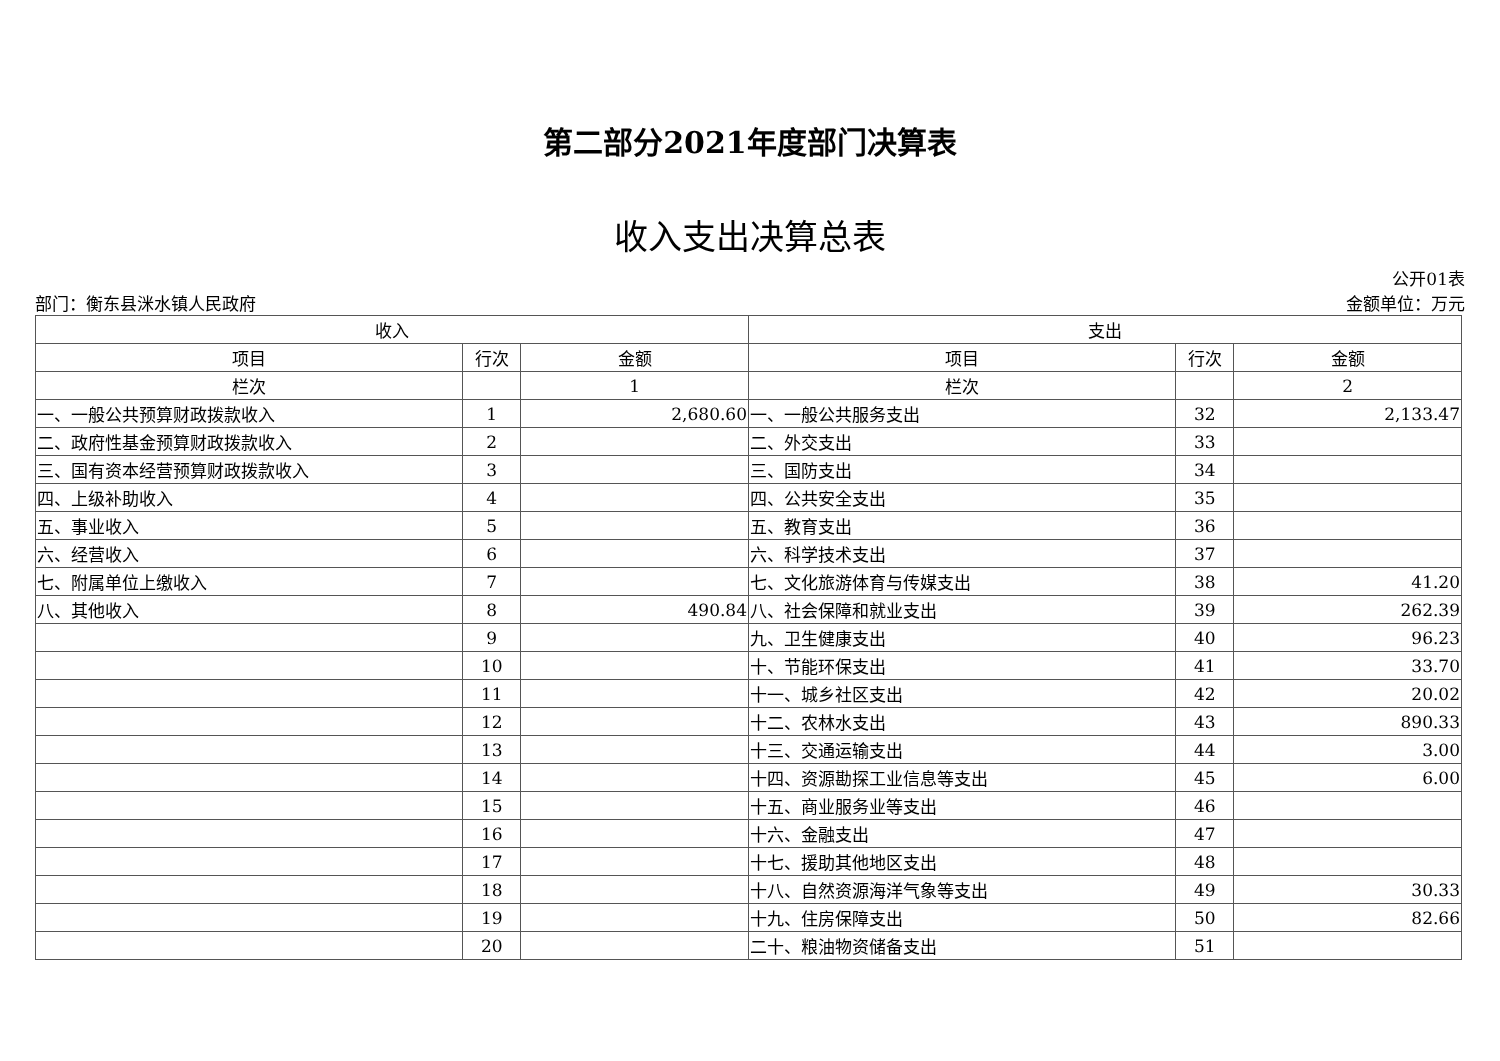第二部分2021年度部门决算表
收入支出决算总表
部门：衡东县洣水镇人民政府 公开01表
金额单位：万元
| 收入 | | | 支出 | | |
| --- | --- | --- | --- | --- | --- |
| 项目 | 行次 | 金额 | 项目 | 行次 | 金额 |
| 栏次 | | 1 | 栏次 | | 2 |
| 一、一般公共预算财政拨款收入 | 1 | 2,680.60 | 一、一般公共服务支出 | 32 | 2,133.47 |
| 二、政府性基金预算财政拨款收入 | 2 | | 二、外交支出 | 33 | |
| 三、国有资本经营预算财政拨款收入 | 3 | | 三、国防支出 | 34 | |
| 四、上级补助收入 | 4 | | 四、公共安全支出 | 35 | |
| 五、事业收入 | 5 | | 五、教育支出 | 36 | |
| 六、经营收入 | 6 | | 六、科学技术支出 | 37 | |
| 七、附属单位上缴收入 | 7 | | 七、文化旅游体育与传媒支出 | 38 | 41.20 |
| 八、其他收入 | 8 | 490.84 | 八、社会保障和就业支出 | 39 | 262.39 |
| | 9 | | 九、卫生健康支出 | 40 | 96.23 |
| | 10 | | 十、节能环保支出 | 41 | 33.70 |
| | 11 | | 十一、城乡社区支出 | 42 | 20.02 |
| | 12 | | 十二、农林水支出 | 43 | 890.33 |
| | 13 | | 十三、交通运输支出 | 44 | 3.00 |
| | 14 | | 十四、资源勘探工业信息等支出 | 45 | 6.00 |
| | 15 | | 十五、商业服务业等支出 | 46 | |
| | 16 | | 十六、金融支出 | 47 | |
| | 17 | | 十七、援助其他地区支出 | 48 | |
| | 18 | | 十八、自然资源海洋气象等支出 | 49 | 30.33 |
| | 19 | | 十九、住房保障支出 | 50 | 82.66 |
| | 20 | | 二十、粮油物资储备支出 | 51 | |